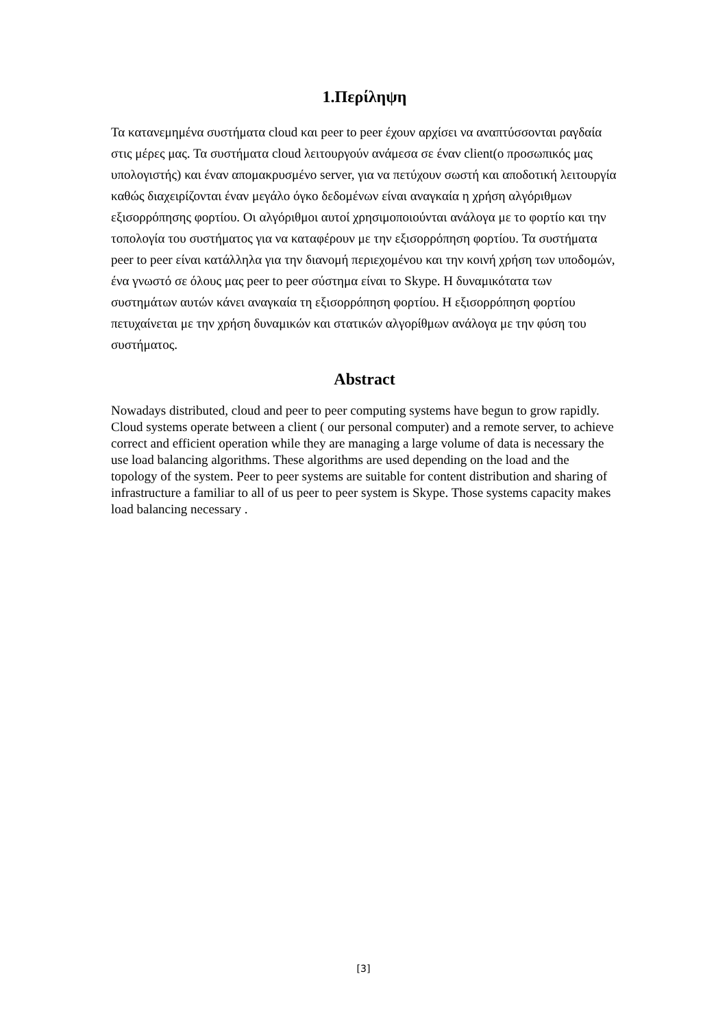1.Περίληψη
Τα κατανεμημένα συστήματα cloud και peer to peer έχουν αρχίσει να αναπτύσσονται ραγδαία στις μέρες μας. Τα συστήματα cloud λειτουργούν ανάμεσα σε έναν client(ο προσωπικός μας υπολογιστής) και έναν απομακρυσμένο server, για να πετύχουν σωστή και αποδοτική λειτουργία καθώς διαχειρίζονται έναν μεγάλο όγκο δεδομένων είναι αναγκαία η χρήση αλγόριθμων εξισορρόπησης φορτίου. Οι αλγόριθμοι αυτοί χρησιμοποιούνται ανάλογα με το φορτίο και την τοπολογία του συστήματος για να καταφέρουν με την εξισορρόπηση φορτίου. Τα συστήματα peer to peer είναι κατάλληλα για την διανομή περιεχομένου και την κοινή χρήση των υποδομών, ένα γνωστό σε όλους μας peer to peer σύστημα είναι το Skype. Η δυναμικότατα των συστημάτων αυτών κάνει αναγκαία τη εξισορρόπηση φορτίου. Η εξισορρόπηση φορτίου πετυχαίνεται με την χρήση δυναμικών και στατικών αλγορίθμων ανάλογα με την φύση του συστήματος.
Abstract
Nowadays distributed, cloud and peer to peer computing systems have begun to grow rapidly. Cloud systems operate between a client ( our personal computer) and a remote server, to achieve correct and efficient operation while they are managing a large volume of data is necessary the use load balancing algorithms. These algorithms are used depending on the load and the topology of the system. Peer to peer systems are suitable for content distribution and sharing of infrastructure a familiar to all of us peer to peer system is Skype. Those systems capacity makes load balancing necessary .
[3]